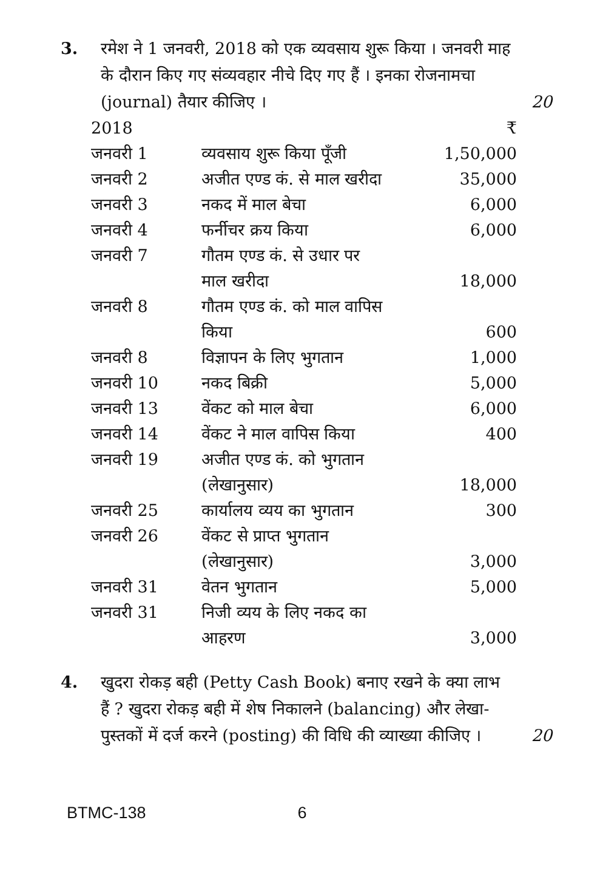3. रमेश ने 1 जनवरी, 2018 को एक व्यवसाय शुरू किया । जनवरी माह के दौरान किए गए संव्यवहार नीचे दिए गए हैं । इनका रोजनामचा (journal) तैयार कीजिए ।
20
| 2018 | | ₹ |
| --- | --- | --- |
| जनवरी 1 | व्यवसाय शुरू किया पूँजी | 1,50,000 |
| जनवरी 2 | अजीत एण्ड कं. से माल खरीदा | 35,000 |
| जनवरी 3 | नकद में माल बेचा | 6,000 |
| जनवरी 4 | फर्नीचर क्रय किया | 6,000 |
| जनवरी 7 | गौतम एण्ड कं. से उधार पर माल खरीदा | 18,000 |
| जनवरी 8 | गौतम एण्ड कं. को माल वापिस किया | 600 |
| जनवरी 8 | विज्ञापन के लिए भुगतान | 1,000 |
| जनवरी 10 | नकद बिक्री | 5,000 |
| जनवरी 13 | वेंकट को माल बेचा | 6,000 |
| जनवरी 14 | वेंकट ने माल वापिस किया | 400 |
| जनवरी 19 | अजीत एण्ड कं. को भुगतान (लेखानुसार) | 18,000 |
| जनवरी 25 | कार्यालय व्यय का भुगतान | 300 |
| जनवरी 26 | वेंकट से प्राप्त भुगतान (लेखानुसार) | 3,000 |
| जनवरी 31 | वेतन भुगतान | 5,000 |
| जनवरी 31 | निजी व्यय के लिए नकद का आहरण | 3,000 |
4. खुदरा रोकड़ बही (Petty Cash Book) बनाए रखने के क्या लाभ हैं ? खुदरा रोकड़ बही में शेष निकालने (balancing) और लेखा-पुस्तकों में दर्ज करने (posting) की विधि की व्याख्या कीजिए ।
20
BTMC-138 6